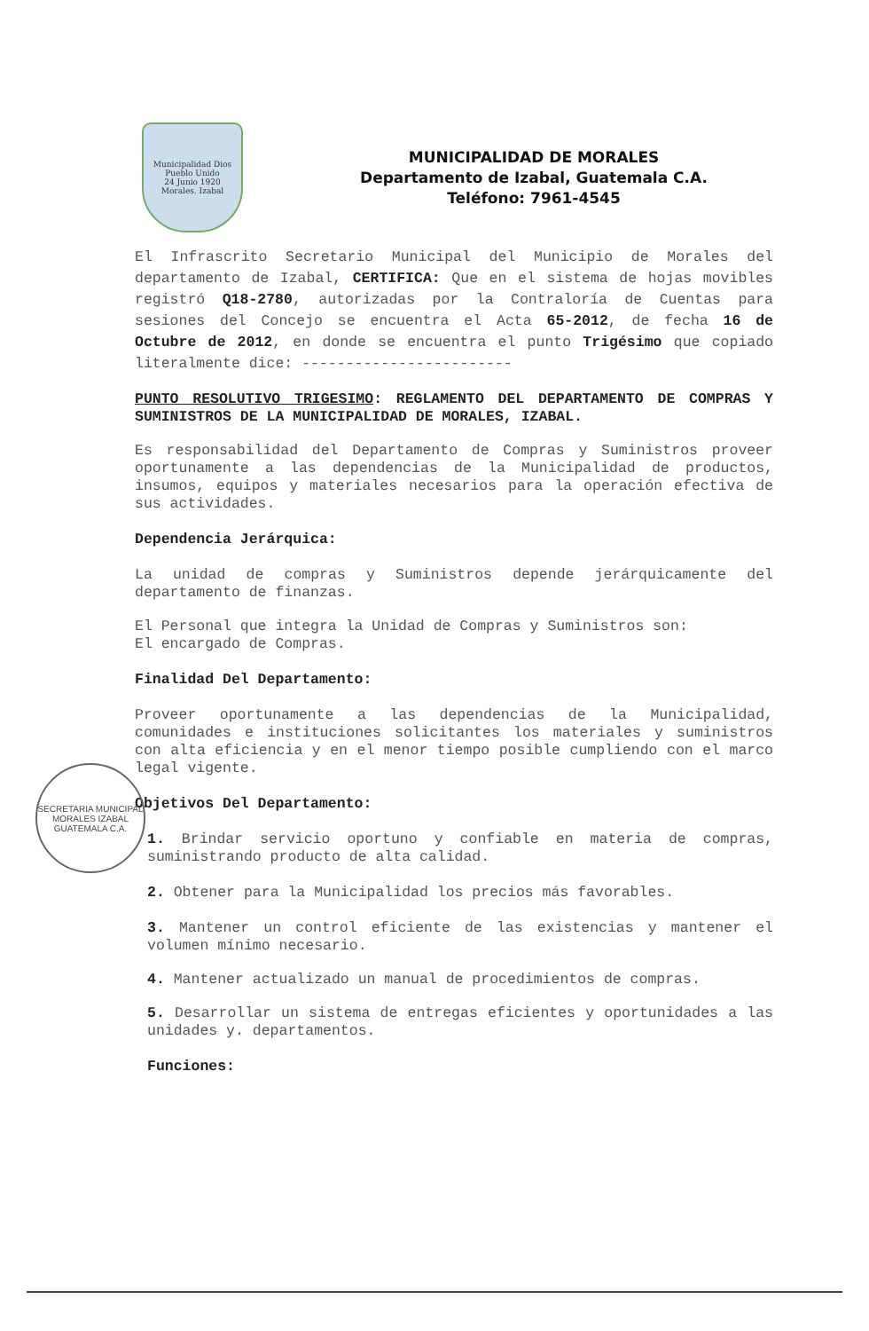Municipalidad Dios
Pueblo Unido
24 Junio 1920
Morales. Izabal
MUNICIPALIDAD DE MORALES
Departamento de Izabal, Guatemala C.A.
Teléfono: 7961-4545
El Infrascrito Secretario Municipal del Municipio de Morales del departamento de Izabal, CERTIFICA: Que en el sistema de hojas movibles registró Q18-2780, autorizadas por la Contraloría de Cuentas para sesiones del Concejo se encuentra el Acta 65-2012, de fecha 16 de Octubre de 2012, en donde se encuentra el punto Trigésimo que copiado literalmente dice: ------------------------
PUNTO RESOLUTIVO TRIGESIMO: REGLAMENTO DEL DEPARTAMENTO DE COMPRAS Y SUMINISTROS DE LA MUNICIPALIDAD DE MORALES, IZABAL.
Es responsabilidad del Departamento de Compras y Suministros proveer oportunamente a las dependencias de la Municipalidad de productos, insumos, equipos y materiales necesarios para la operación efectiva de sus actividades.
Dependencia Jerárquica:
La unidad de compras y Suministros depende jerárquicamente del departamento de finanzas.
El Personal que integra la Unidad de Compras y Suministros son:
El encargado de Compras.
Finalidad Del Departamento:
Proveer oportunamente a las dependencias de la Municipalidad, comunidades e instituciones solicitantes los materiales y suministros con alta eficiencia y en el menor tiempo posible cumpliendo con el marco legal vigente.
Objetivos Del Departamento:
1. Brindar servicio oportuno y confiable en materia de compras, suministrando producto de alta calidad.
2. Obtener para la Municipalidad los precios más favorables.
3. Mantener un control eficiente de las existencias y mantener el volumen mínimo necesario.
4. Mantener actualizado un manual de procedimientos de compras.
5. Desarrollar un sistema de entregas eficientes y oportunidades a las unidades y. departamentos.
Funciones:
SECRETARIA MUNICIPAL
MORALES IZABAL
GUATEMALA C.A.